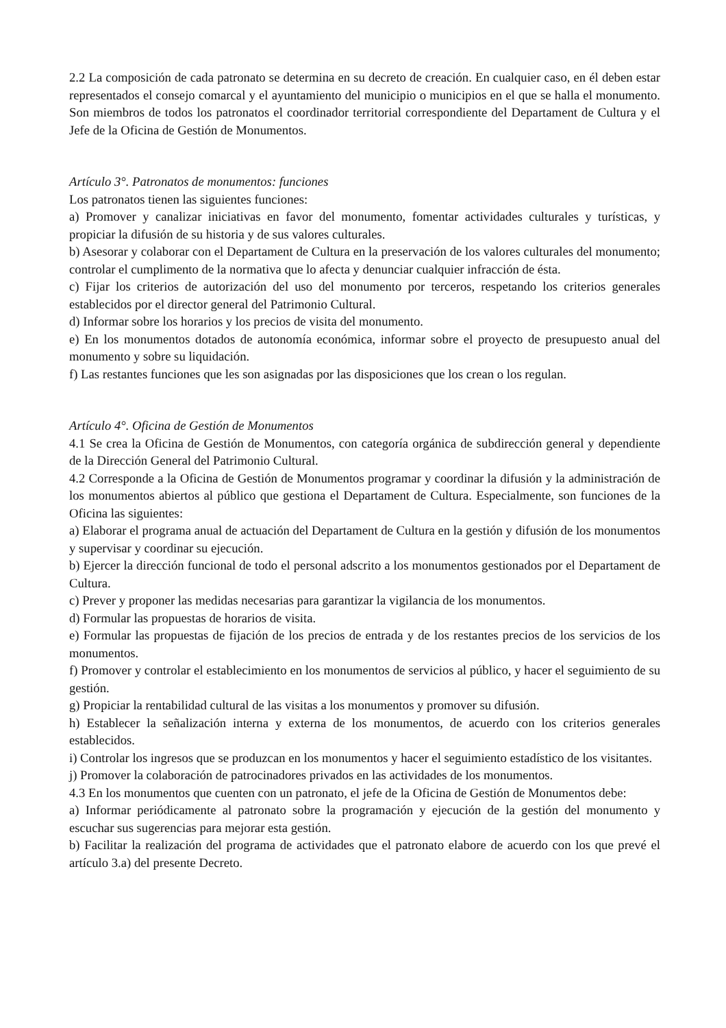2.2 La composición de cada patronato se determina en su decreto de creación. En cualquier caso, en él deben estar representados el consejo comarcal y el ayuntamiento del municipio o municipios en el que se halla el monumento. Son miembros de todos los patronatos el coordinador territorial correspondiente del Departament de Cultura y el Jefe de la Oficina de Gestión de Monumentos.
Artículo 3°. Patronatos de monumentos: funciones
Los patronatos tienen las siguientes funciones:
a) Promover y canalizar iniciativas en favor del monumento, fomentar actividades culturales y turísticas, y propiciar la difusión de su historia y de sus valores culturales.
b) Asesorar y colaborar con el Departament de Cultura en la preservación de los valores culturales del monumento; controlar el cumplimento de la normativa que lo afecta y denunciar cualquier infracción de ésta.
c) Fijar los criterios de autorización del uso del monumento por terceros, respetando los criterios generales establecidos por el director general del Patrimonio Cultural.
d) Informar sobre los horarios y los precios de visita del monumento.
e) En los monumentos dotados de autonomía económica, informar sobre el proyecto de presupuesto anual del monumento y sobre su liquidación.
f) Las restantes funciones que les son asignadas por las disposiciones que los crean o los regulan.
Artículo 4°. Oficina de Gestión de Monumentos
4.1 Se crea la Oficina de Gestión de Monumentos, con categoría orgánica de subdirección general y dependiente de la Dirección General del Patrimonio Cultural.
4.2 Corresponde a la Oficina de Gestión de Monumentos programar y coordinar la difusión y la administración de los monumentos abiertos al público que gestiona el Departament de Cultura. Especialmente, son funciones de la Oficina las siguientes:
a) Elaborar el programa anual de actuación del Departament de Cultura en la gestión y difusión de los monumentos y supervisar y coordinar su ejecución.
b) Ejercer la dirección funcional de todo el personal adscrito a los monumentos gestionados por el Departament de Cultura.
c) Prever y proponer las medidas necesarias para garantizar la vigilancia de los monumentos.
d) Formular las propuestas de horarios de visita.
e) Formular las propuestas de fijación de los precios de entrada y de los restantes precios de los servicios de los monumentos.
f) Promover y controlar el establecimiento en los monumentos de servicios al público, y hacer el seguimiento de su gestión.
g) Propiciar la rentabilidad cultural de las visitas a los monumentos y promover su difusión.
h) Establecer la señalización interna y externa de los monumentos, de acuerdo con los criterios generales establecidos.
i) Controlar los ingresos que se produzcan en los monumentos y hacer el seguimiento estadístico de los visitantes.
j) Promover la colaboración de patrocinadores privados en las actividades de los monumentos.
4.3 En los monumentos que cuenten con un patronato, el jefe de la Oficina de Gestión de Monumentos debe:
a) Informar periódicamente al patronato sobre la programación y ejecución de la gestión del monumento y escuchar sus sugerencias para mejorar esta gestión.
b) Facilitar la realización del programa de actividades que el patronato elabore de acuerdo con los que prevé el artículo 3.a) del presente Decreto.